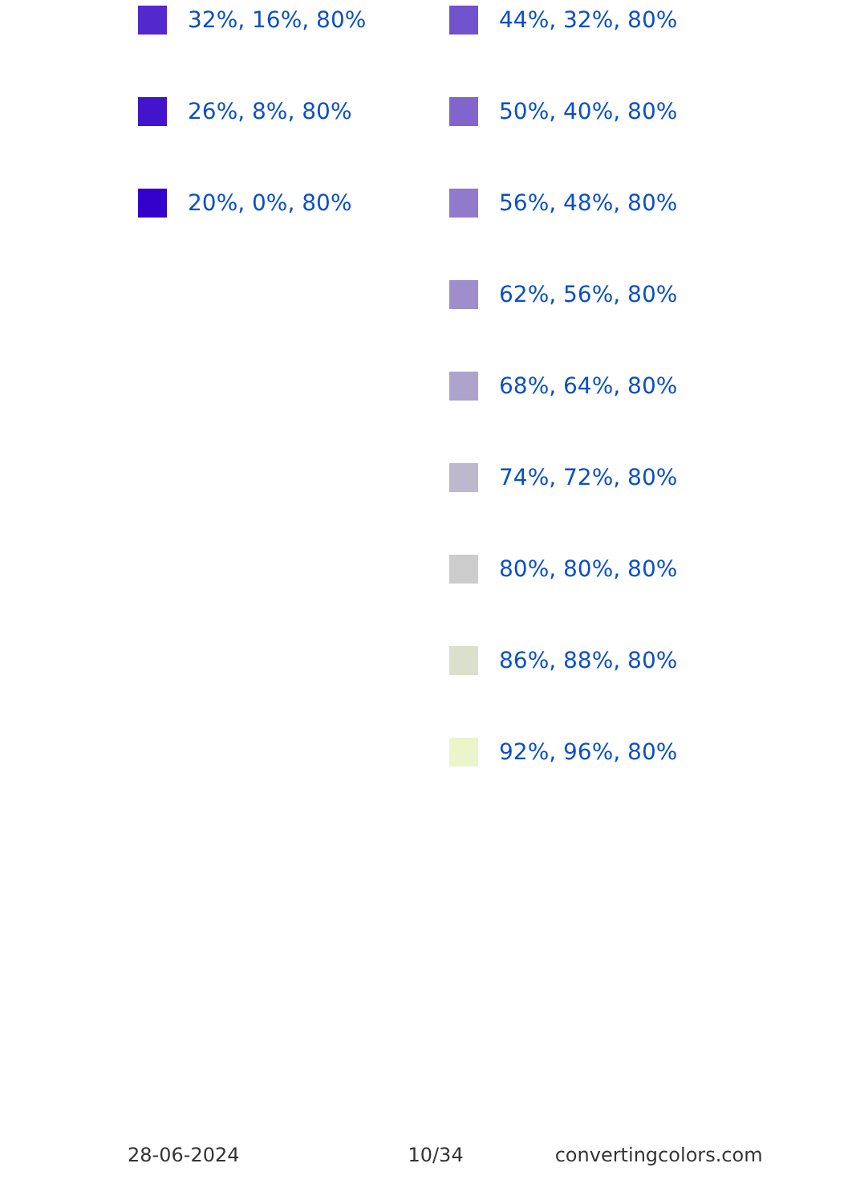32%, 16%, 80%
26%, 8%, 80%
20%, 0%, 80%
44%, 32%, 80%
50%, 40%, 80%
56%, 48%, 80%
62%, 56%, 80%
68%, 64%, 80%
74%, 72%, 80%
80%, 80%, 80%
86%, 88%, 80%
92%, 96%, 80%
28-06-2024 10/34 convertingcolors.com